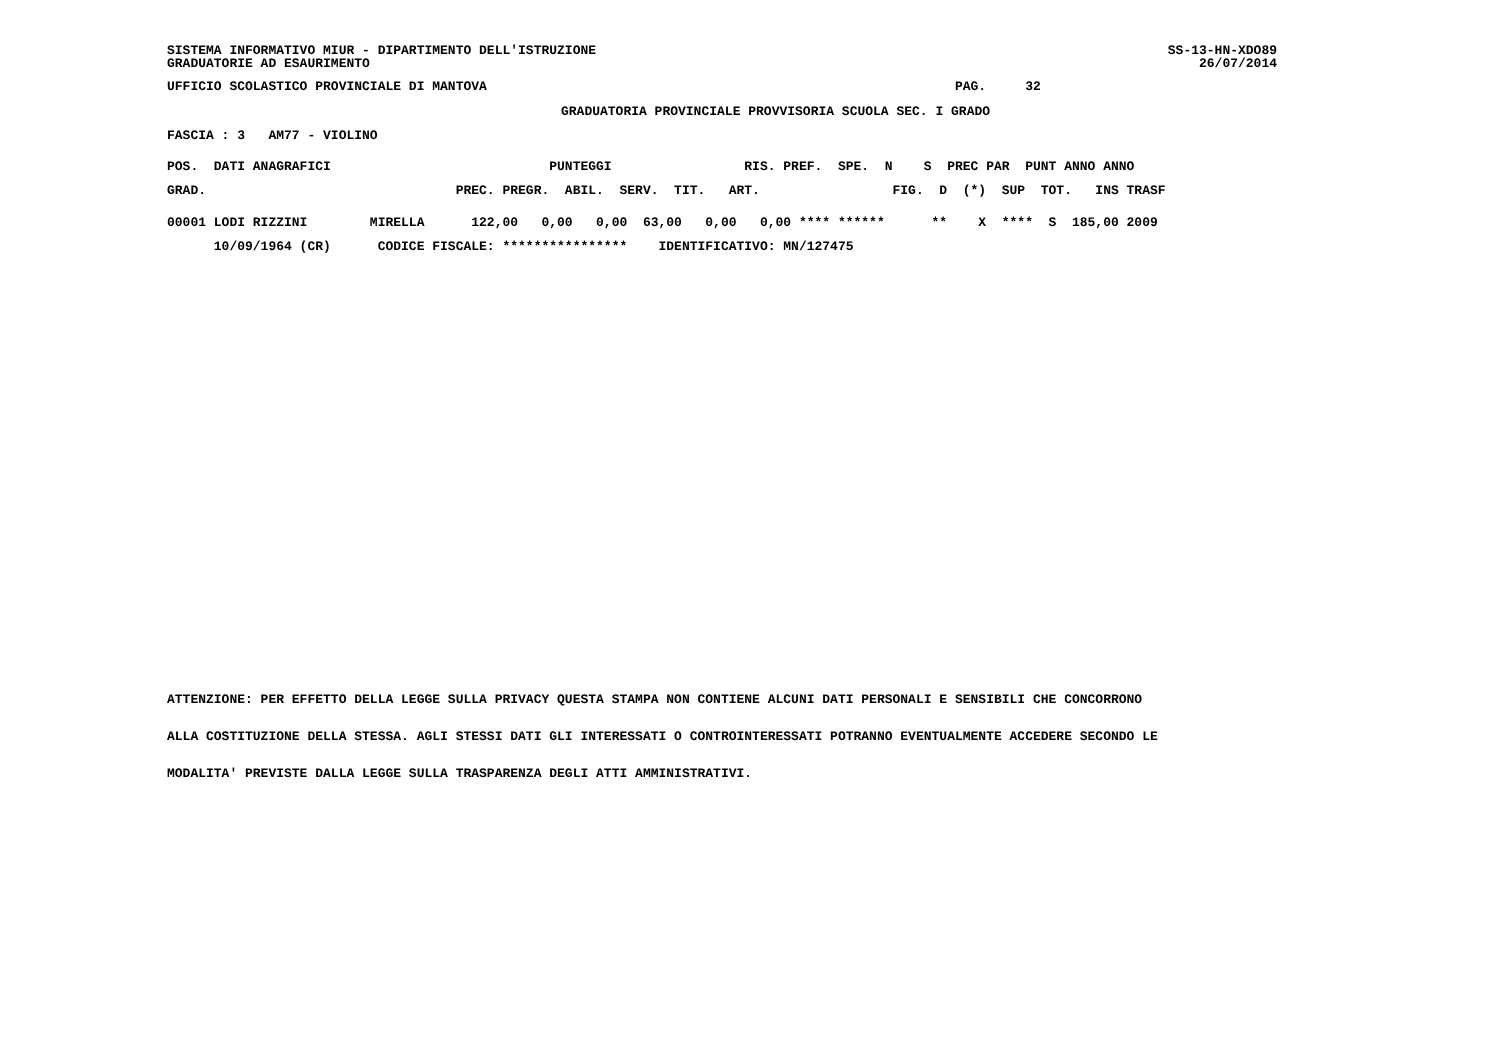SS-13-HN-XDO89 26/07/2014
SISTEMA INFORMATIVO MIUR - DIPARTIMENTO DELL'ISTRUZIONE GRADUATORIE AD ESAURIMENTO
UFFICIO SCOLASTICO PROVINCIALE DI MANTOVA PAG. 32
GRADUATORIA PROVINCIALE PROVVISORIA SCUOLA SEC. I GRADO
FASCIA : 3 AM77 - VIOLINO
POS. DATI ANAGRAFICI PUNTEGGI RIS. PREF. SPE. N S PREC PAR PUNT ANNO ANNO
GRAD. PREC. PREGR. ABIL. SERV. TIT. ART. FIG. D (*) SUP TOT. INS TRASF
00001 LODI RIZZINI MIRELLA 122,00 0,00 0,00 63,00 0,00 0,00 **** ****** ** X **** S 185,00 2009
10/09/1964 (CR) CODICE FISCALE: **************** IDENTIFICATIVO: MN/127475
ATTENZIONE: PER EFFETTO DELLA LEGGE SULLA PRIVACY QUESTA STAMPA NON CONTIENE ALCUNI DATI PERSONALI E SENSIBILI CHE CONCORRONO
ALLA COSTITUZIONE DELLA STESSA. AGLI STESSI DATI GLI INTERESSATI O CONTROINTERESSATI POTRANNO EVENTUALMENTE ACCEDERE SECONDO LE
MODALITA' PREVISTE DALLA LEGGE SULLA TRASPARENZA DEGLI ATTI AMMINISTRATIVI.